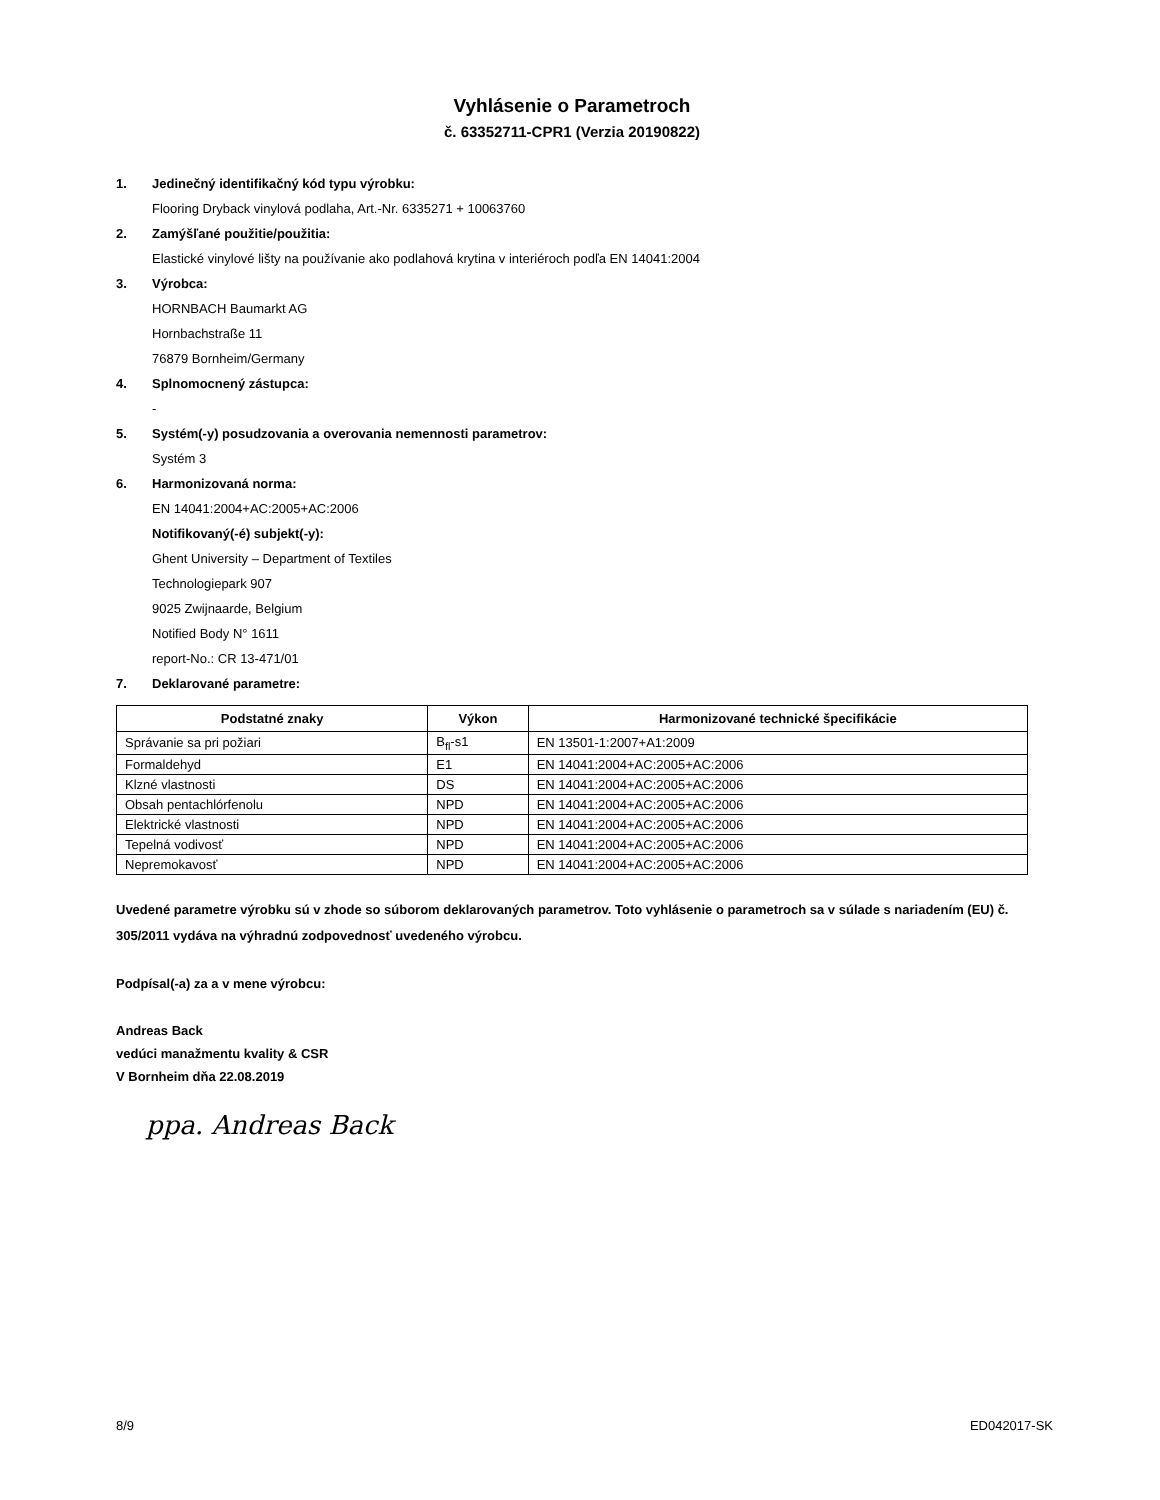Vyhlásenie o Parametroch
č. 63352711-CPR1 (Verzia 20190822)
1. Jedinečný identifikačný kód typu výrobku:
Flooring Dryback vinylová podlaha, Art.-Nr. 6335271 + 10063760
2. Zamýšľané použitie/použitia:
Elastické vinylové lišty na používanie ako podlahová krytina v interiéroch podľa EN 14041:2004
3. Výrobca:
HORNBACH Baumarkt AG
Hornbachstraße 11
76879 Bornheim/Germany
4. Splnomocnený zástupca:
-
5. Systém(-y) posudzovania a overovania nemennosti parametrov:
Systém 3
6. Harmonizovaná norma:
EN 14041:2004+AC:2005+AC:2006
Notifikovaný(-é) subjekt(-y):
Ghent University – Department of Textiles
Technologiepark 907
9025 Zwijnaarde, Belgium
Notified Body N° 1611
report-No.: CR 13-471/01
7. Deklarované parametre:
| Podstatné znaky | Výkon | Harmonizované technické špecifikácie |
| --- | --- | --- |
| Správanie sa pri požiari | B<sub>fl</sub>-s1 | EN 13501-1:2007+A1:2009 |
| Formaldehyd | E1 | EN 14041:2004+AC:2005+AC:2006 |
| Klzné vlastnosti | DS | EN 14041:2004+AC:2005+AC:2006 |
| Obsah pentachlórfenolu | NPD | EN 14041:2004+AC:2005+AC:2006 |
| Elektrické vlastnosti | NPD | EN 14041:2004+AC:2005+AC:2006 |
| Tepelná vodivosť | NPD | EN 14041:2004+AC:2005+AC:2006 |
| Nepremokavosť | NPD | EN 14041:2004+AC:2005+AC:2006 |
Uvedené parametre výrobku sú v zhode so súborom deklarovaných parametrov. Toto vyhlásenie o parametroch sa v súlade s nariadením (EU) č. 305/2011 vydáva na výhradnú zodpovednosť uvedeného výrobcu.
Podpísal(-a) za a v mene výrobcu:
Andreas Back
vedúci manažmentu kvality & CSR
V Bornheim dňa 22.08.2019
ppa. Andreas Back
8/9 ED042017-SK